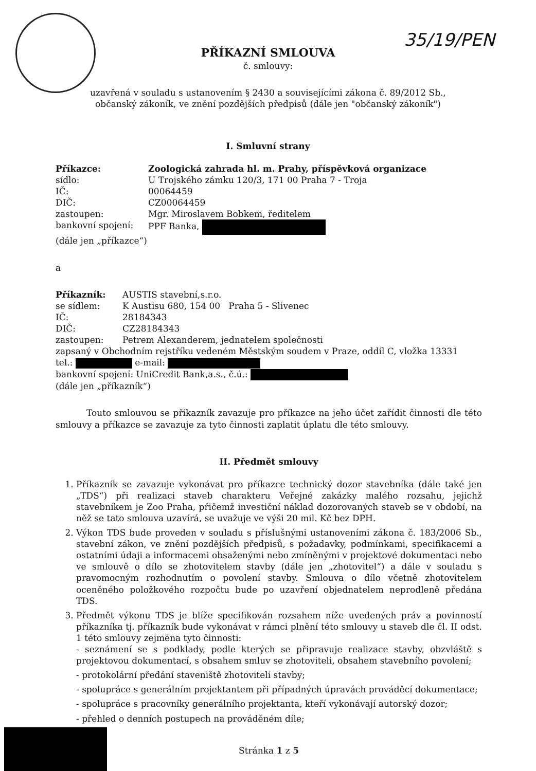35/19/PEN
PŘÍKAZNÍ SMLOUVA
č. smlouvy:
uzavřená v souladu s ustanovením § 2430 a souvisejícími zákona č. 89/2012 Sb.,
občanský zákoník, ve znění pozdějších předpisů (dále jen "občanský zákoník")
I. Smluvní strany
| Příkazce: | Zoologická zahrada hl. m. Prahy, příspěvková organizace |
| sídlo: | U Trojského zámku 120/3, 171 00 Praha 7 - Troja |
| IČ: | 00064459 |
| DIČ: | CZ00064459 |
| zastoupen: | Mgr. Miroslavem Bobkem, ředitelem |
| bankovní spojení: | PPF Banka, |
| (dále jen „příkazce“) | |
a
| Příkazník: | AUSTIS stavební,s.r.o. |
| se sídlem: | K Austisu 680, 154 00 Praha 5 - Slivenec |
| IČ: | 28184343 |
| DIČ: | CZ28184343 |
| zastoupen: | Petrem Alexanderem, jednatelem společnosti |
zapsaný v Obchodním rejstříku vedeném Městským soudem v Praze, oddíl C, vložka 13331
tel.: e-mail:
bankovní spojení: UniCredit Bank,a.s., č.ú.:
(dále jen „příkazník“)
Touto smlouvou se příkazník zavazuje pro příkazce na jeho účet zařídit činnosti dle této smlouvy a příkazce se zavazuje za tyto činnosti zaplatit úplatu dle této smlouvy.
II. Předmět smlouvy
1. Příkazník se zavazuje vykonávat pro příkazce technický dozor stavebníka (dále také jen „TDS“) při realizaci staveb charakteru Veřejné zakázky malého rozsahu, jejichž stavebníkem je Zoo Praha, přičemž investiční náklad dozorovaných staveb se v období, na něž se tato smlouva uzavírá, se uvažuje ve výši 20 mil. Kč bez DPH.
2. Výkon TDS bude proveden v souladu s příslušnými ustanoveními zákona č. 183/2006 Sb., stavební zákon, ve znění pozdějších předpisů, s požadavky, podmínkami, specifikacemi a ostatními údaji a informacemi obsaženými nebo zmíněnými v projektové dokumentaci nebo ve smlouvě o dílo se zhotovitelem stavby (dále jen „zhotovitel“) a dále v souladu s pravomocným rozhodnutím o povolení stavby. Smlouva o dílo včetně zhotovitelem oceněného položkového rozpočtu bude po uzavření objednatelem neprodleně předána TDS.
3. Předmět výkonu TDS je blíže specifikován rozsahem níže uvedených práv a povinností příkazníka tj. příkazník bude vykonávat v rámci plnění této smlouvy u staveb dle čl. II odst. 1 této smlouvy zejména tyto činnosti:
- seznámení se s podklady, podle kterých se připravuje realizace stavby, obzvláště s projektovou dokumentací, s obsahem smluv se zhotoviteli, obsahem stavebního povolení;
- protokolární předání staveniště zhotoviteli stavby;
- spolupráce s generálním projektantem při případných úpravách prováděcí dokumentace;
- spolupráce s pracovníky generálního projektanta, kteří vykonávají autorský dozor;
- přehled o denních postupech na prováděném díle;
Stránka 1 z 5